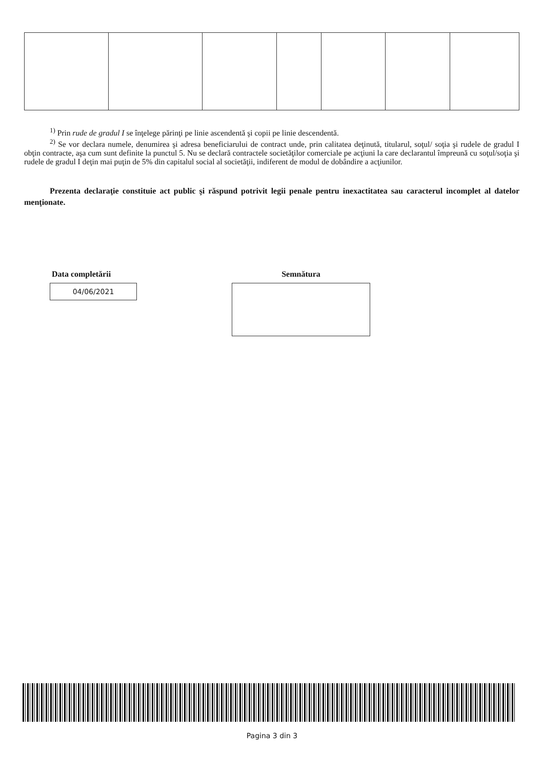<sup>1)</sup> Prin rude de gradul I se înţelege părinţi pe linie ascendentă şi copii pe linie descendentă.
<sup>2)</sup> Se vor declara numele, denumirea şi adresa beneficiarului de contract unde, prin calitatea deţinută, titularul, soţul/ soţia şi rudele de gradul I obţin contracte, aşa cum sunt definite la punctul 5. Nu se declară contractele societăţilor comerciale pe acţiuni la care declarantul împreună cu soţul/soţia şi rudele de gradul I deţin mai puţin de 5% din capitalul social al societăţii, indiferent de modul de dobândire a acţiunilor.
Prezenta declaraţie constituie act public şi răspund potrivit legii penale pentru inexactitatea sau caracterul incomplet al datelor menţionate.
Data completării
04/06/2021
Semnătura
Pagina 3 din 3